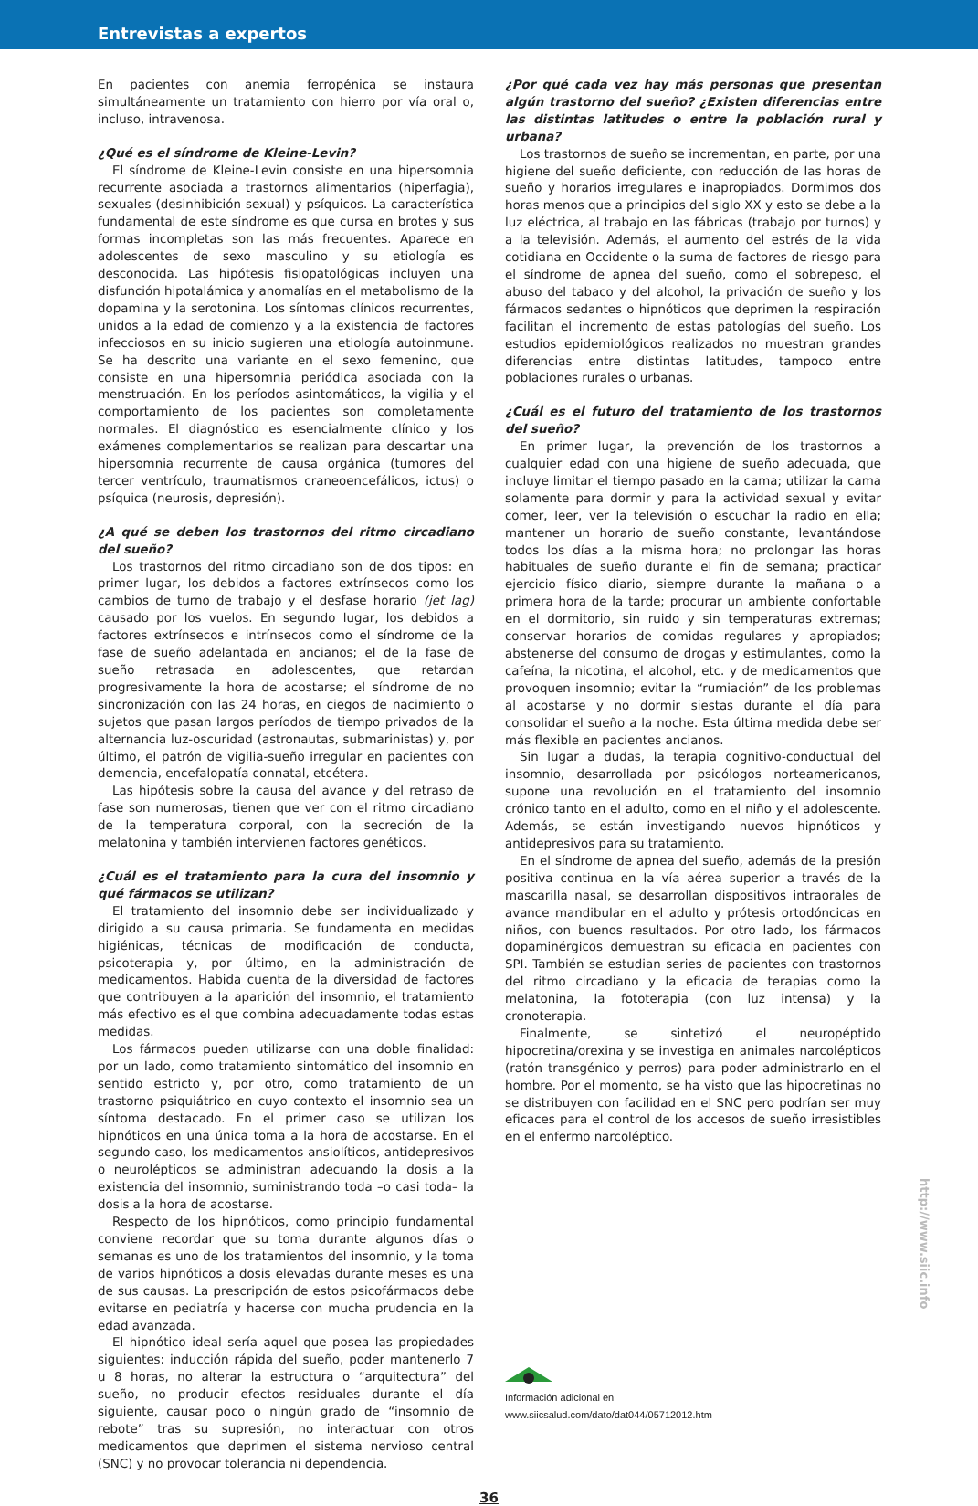Entrevistas a expertos
En pacientes con anemia ferropénica se instaura simultáneamente un tratamiento con hierro por vía oral o, incluso, intravenosa.
¿Qué es el síndrome de Kleine-Levin?
El síndrome de Kleine-Levin consiste en una hipersomnia recurrente asociada a trastornos alimentarios (hiperfagia), sexuales (desinhibición sexual) y psíquicos. La característica fundamental de este síndrome es que cursa en brotes y sus formas incompletas son las más frecuentes. Aparece en adolescentes de sexo masculino y su etiología es desconocida. Las hipótesis fisiopatológicas incluyen una disfunción hipotalámica y anomalías en el metabolismo de la dopamina y la serotonina. Los síntomas clínicos recurrentes, unidos a la edad de comienzo y a la existencia de factores infecciosos en su inicio sugieren una etiología autoinmune. Se ha descrito una variante en el sexo femenino, que consiste en una hipersomnia periódica asociada con la menstruación. En los períodos asintomáticos, la vigilia y el comportamiento de los pacientes son completamente normales. El diagnóstico es esencialmente clínico y los exámenes complementarios se realizan para descartar una hipersomnia recurrente de causa orgánica (tumores del tercer ventrículo, traumatismos craneoencefálicos, ictus) o psíquica (neurosis, depresión).
¿A qué se deben los trastornos del ritmo circadiano del sueño?
Los trastornos del ritmo circadiano son de dos tipos: en primer lugar, los debidos a factores extrínsecos como los cambios de turno de trabajo y el desfase horario (jet lag) causado por los vuelos. En segundo lugar, los debidos a factores extrínsecos e intrínsecos como el síndrome de la fase de sueño adelantada en ancianos; el de la fase de sueño retrasada en adolescentes, que retardan progresivamente la hora de acostarse; el síndrome de no sincronización con las 24 horas, en ciegos de nacimiento o sujetos que pasan largos períodos de tiempo privados de la alternancia luz-oscuridad (astronautas, submarinistas) y, por último, el patrón de vigilia-sueño irregular en pacientes con demencia, encefalopatía connatal, etcétera.
Las hipótesis sobre la causa del avance y del retraso de fase son numerosas, tienen que ver con el ritmo circadiano de la temperatura corporal, con la secreción de la melatonina y también intervienen factores genéticos.
¿Cuál es el tratamiento para la cura del insomnio y qué fármacos se utilizan?
El tratamiento del insomnio debe ser individualizado y dirigido a su causa primaria. Se fundamenta en medidas higiénicas, técnicas de modificación de conducta, psicoterapia y, por último, en la administración de medicamentos. Habida cuenta de la diversidad de factores que contribuyen a la aparición del insomnio, el tratamiento más efectivo es el que combina adecuadamente todas estas medidas.
Los fármacos pueden utilizarse con una doble finalidad: por un lado, como tratamiento sintomático del insomnio en sentido estricto y, por otro, como tratamiento de un trastorno psiquiátrico en cuyo contexto el insomnio sea un síntoma destacado. En el primer caso se utilizan los hipnóticos en una única toma a la hora de acostarse. En el segundo caso, los medicamentos ansiolíticos, antidepresivos o neurolépticos se administran adecuando la dosis a la existencia del insomnio, suministrando toda –o casi toda– la dosis a la hora de acostarse.
Respecto de los hipnóticos, como principio fundamental conviene recordar que su toma durante algunos días o semanas es uno de los tratamientos del insomnio, y la toma de varios hipnóticos a dosis elevadas durante meses es una de sus causas. La prescripción de estos psicofármacos debe evitarse en pediatría y hacerse con mucha prudencia en la edad avanzada.
El hipnótico ideal sería aquel que posea las propiedades siguientes: inducción rápida del sueño, poder mantenerlo 7 u 8 horas, no alterar la estructura o “arquitectura” del sueño, no producir efectos residuales durante el día siguiente, causar poco o ningún grado de “insomnio de rebote” tras su supresión, no interactuar con otros medicamentos que deprimen el sistema nervioso central (SNC) y no provocar tolerancia ni dependencia.
¿Por qué cada vez hay más personas que presentan algún trastorno del sueño? ¿Existen diferencias entre las distintas latitudes o entre la población rural y urbana?
Los trastornos de sueño se incrementan, en parte, por una higiene del sueño deficiente, con reducción de las horas de sueño y horarios irregulares e inapropiados. Dormimos dos horas menos que a principios del siglo XX y esto se debe a la luz eléctrica, al trabajo en las fábricas (trabajo por turnos) y a la televisión. Además, el aumento del estrés de la vida cotidiana en Occidente o la suma de factores de riesgo para el síndrome de apnea del sueño, como el sobrepeso, el abuso del tabaco y del alcohol, la privación de sueño y los fármacos sedantes o hipnóticos que deprimen la respiración facilitan el incremento de estas patologías del sueño. Los estudios epidemiológicos realizados no muestran grandes diferencias entre distintas latitudes, tampoco entre poblaciones rurales o urbanas.
¿Cuál es el futuro del tratamiento de los trastornos del sueño?
En primer lugar, la prevención de los trastornos a cualquier edad con una higiene de sueño adecuada, que incluye limitar el tiempo pasado en la cama; utilizar la cama solamente para dormir y para la actividad sexual y evitar comer, leer, ver la televisión o escuchar la radio en ella; mantener un horario de sueño constante, levantándose todos los días a la misma hora; no prolongar las horas habituales de sueño durante el fin de semana; practicar ejercicio físico diario, siempre durante la mañana o a primera hora de la tarde; procurar un ambiente confortable en el dormitorio, sin ruido y sin temperaturas extremas; conservar horarios de comidas regulares y apropiados; abstenerse del consumo de drogas y estimulantes, como la cafeína, la nicotina, el alcohol, etc. y de medicamentos que provoquen insomnio; evitar la “rumiación” de los problemas al acostarse y no dormir siestas durante el día para consolidar el sueño a la noche. Esta última medida debe ser más flexible en pacientes ancianos.
Sin lugar a dudas, la terapia cognitivo-conductual del insomnio, desarrollada por psicólogos norteamericanos, supone una revolución en el tratamiento del insomnio crónico tanto en el adulto, como en el niño y el adolescente. Además, se están investigando nuevos hipnóticos y antidepresivos para su tratamiento.
En el síndrome de apnea del sueño, además de la presión positiva continua en la vía aérea superior a través de la mascarilla nasal, se desarrollan dispositivos intraorales de avance mandibular en el adulto y prótesis ortodóncicas en niños, con buenos resultados. Por otro lado, los fármacos dopaminérgicos demuestran su eficacia en pacientes con SPI. También se estudian series de pacientes con trastornos del ritmo circadiano y la eficacia de terapias como la melatonina, la fototerapia (con luz intensa) y la cronoterapia.
Finalmente, se sintetizó el neuropéptido hipocretina/orexina y se investiga en animales narcolépticos (ratón transgénico y perros) para poder administrarlo en el hombre. Por el momento, se ha visto que las hipocretinas no se distribuyen con facilidad en el SNC pero podrían ser muy eficaces para el control de los accesos de sueño irresistibles en el enfermo narcoléptico.
Información adicional en
www.siicsalud.com/dato/dat044/05712012.htm
36
http://www.siic.info